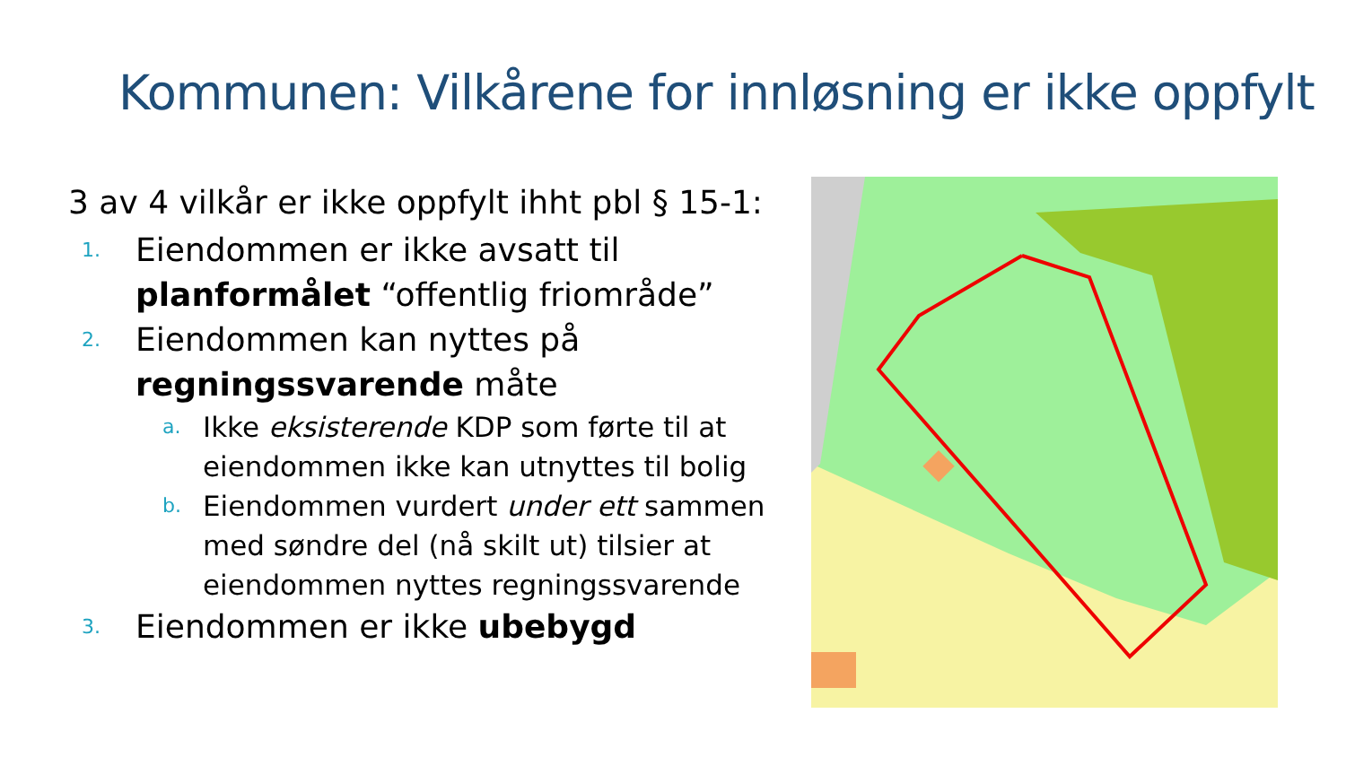Kommunen: Vilkårene for innløsning er ikke oppfylt
3 av 4 vilkår er ikke oppfylt ihht pbl § 15-1:
1. Eiendommen er ikke avsatt til planformålet “offentlig friområde”
2. Eiendommen kan nyttes på regningssvarende måte
a. Ikke eksisterende KDP som førte til at eiendommen ikke kan utnyttes til bolig
b. Eiendommen vurdert under ett sammen med søndre del (nå skilt ut) tilsier at eiendommen nyttes regningssvarende
3. Eiendommen er ikke ubebygd